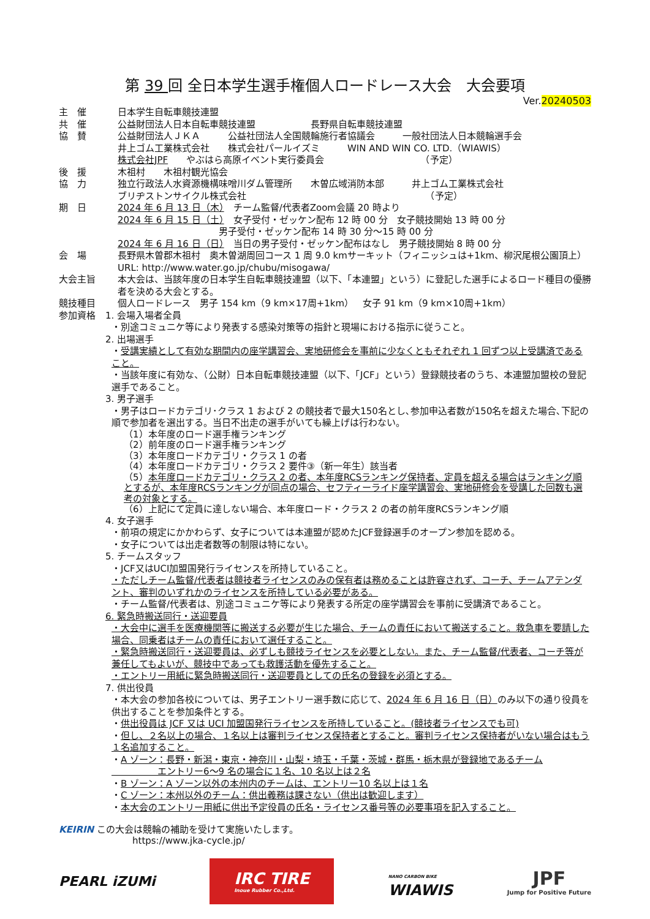第 39 回 全日本学生選手権個人ロードレース大会　大会要項
Ver.20240503
主　催 日本学生自転車競技連盟
共　催 公益財団法人日本自転車競技連盟　　　　　　長野県自転車競技連盟
協　賛 公益財団法人ＪＫＡ　　　公益社団法人全国競輪施行者協議会　　　一般社団法人日本競輪選手会
井上ゴム工業株式会社　　株式会社パールイズミ　　　WIN AND WIN CO. LTD.（WIAWIS）
株式会社JPF　　やぶはら高原イベント実行委員会　　　　　　　　　　　（予定）
後　援 木祖村　　木祖村観光協会
協　力 独立行政法人水資源機構味噌川ダム管理所　　木曽広域消防本部　　　井上ゴム工業株式会社
ブリヂストンサイクル株式会社　　　　　　　　　　　　　　　　　　　　（予定）
期　日 2024 年 6 月 13 日（木）　チーム監督/代表者Zoom会議 20 時より
2024 年 6 月 15 日（土）　女子受付・ゼッケン配布 12 時 00 分　女子競技開始 13 時 00 分
　　　　　　　　　　　男子受付・ゼッケン配布 14 時 30 分～15 時 00 分
2024 年 6 月 16 日（日）　当日の男子受付・ゼッケン配布はなし　男子競技開始 8 時 00 分
会　場 長野県木曽郡木祖村　奥木曽湖周回コース 1 周 9.0 kmサーキット（フィニッシュは+1km、柳沢尾根公園頂上）　URL: http://www.water.go.jp/chubu/misogawa/
大会主旨 本大会は、当該年度の日本学生自転車競技連盟（以下、「本連盟」という）に登記した選手によるロード種目の優勝者を決める大会とする。
競技種目 個人ロードレース　男子 154 km（9 km×17周+1km）　女子 91 km（9 km×10周+1km）
参加資格 1. 会場入場者全員
・別途コミュニケ等により発表する感染対策等の指針と現場における指示に従うこと。
2. 出場選手
・受講実績として有効な期間内の座学講習会、実地研修会を事前に少なくともそれぞれ 1 回ずつ以上受講済であること。
・当該年度に有効な、（公財）日本自転車競技連盟（以下、「JCF」という）登録競技者のうち、本連盟加盟校の登記選手であること。
3. 男子選手
・男子はロードカテゴリ･クラス 1 および 2 の競技者で最大150名とし､参加申込者数が150名を超えた場合､下記の順で参加者を選出する。当日不出走の選手がいても繰上げは行わない。
（1）本年度のロード選手権ランキング
（2）前年度のロード選手権ランキング
（3）本年度ロードカテゴリ・クラス 1 の者
（4）本年度ロードカテゴリ・クラス 2 要件③（新一年生）該当者
（5）本年度ロードカテゴリ・クラス 2 の者、本年度RCSランキング保持者、定員を超える場合はランキング順とするが、本年度RCSランキングが同点の場合、セフティーライド座学講習会、実地研修会を受講した回数も選考の対象とする。
（6）上記にて定員に達しない場合、本年度ロード・クラス 2 の者の前年度RCSランキング順
4. 女子選手
・前項の規定にかかわらず、女子については本連盟が認めたJCF登録選手のオープン参加を認める。
・女子については出走者数等の制限は特にない。
5. チームスタッフ
・JCF又はUCI加盟国発行ライセンスを所持していること。
・ただしチーム監督/代表者は競技者ライセンスのみの保有者は務めることは許容されず、コーチ、チームアテンダント、審判のいずれかのライセンスを所持している必要がある。
・チーム監督/代表者は、別途コミュニケ等により発表する所定の座学講習会を事前に受講済であること。
6. 緊急時搬送同行・送迎要員
・大会中に選手を医療機関等に搬送する必要が生じた場合、チームの責任において搬送すること。救急車を要請した場合、同乗者はチームの責任において選任すること。
・緊急時搬送同行・送迎要員は、必ずしも競技ライセンスを必要としない。また、チーム監督/代表者、コーチ等が兼任してもよいが、競技中であっても救護活動を優先すること。
・エントリー用紙に緊急時搬送同行・送迎要員としての氏名の登録を必須とする。
7. 供出役員
・本大会の参加各校については、男子エントリー選手数に応じて、2024 年 6 月 16 日（日）のみ以下の通り役員を供出することを参加条件とする。
・供出役員は JCF 又は UCI 加盟国発行ライセンスを所持していること。(競技者ライセンスでも可)
・但し、２名以上の場合、１名以上は審判ライセンス保持者とすること。審判ライセンス保持者がいない場合はもう１名追加すること。
・A ゾーン：長野・新潟・東京・神奈川・山梨・埼玉・千葉・茨城・群馬・栃木県が登録地であるチーム
　　　　　エントリー6～9 名の場合に１名、10 名以上は２名
・B ゾーン：A ゾーン以外の本州内のチームは、エントリー10 名以上は１名
・C ゾーン：本州以外のチーム：供出義務は課さない（供出は歓迎します）
・本大会のエントリー用紙に供出予定役員の氏名・ライセンス番号等の必要事項を記入すること。
KEIRIN この大会は競輪の補助を受けて実施いたします。
https://www.jka-cycle.jp/
PEARL iZUMi
IRC TIRE
Inoue Rubber Co.,Ltd.
NANO CARBON BIKE
WIAWIS
JPF
Jump for Positive Future